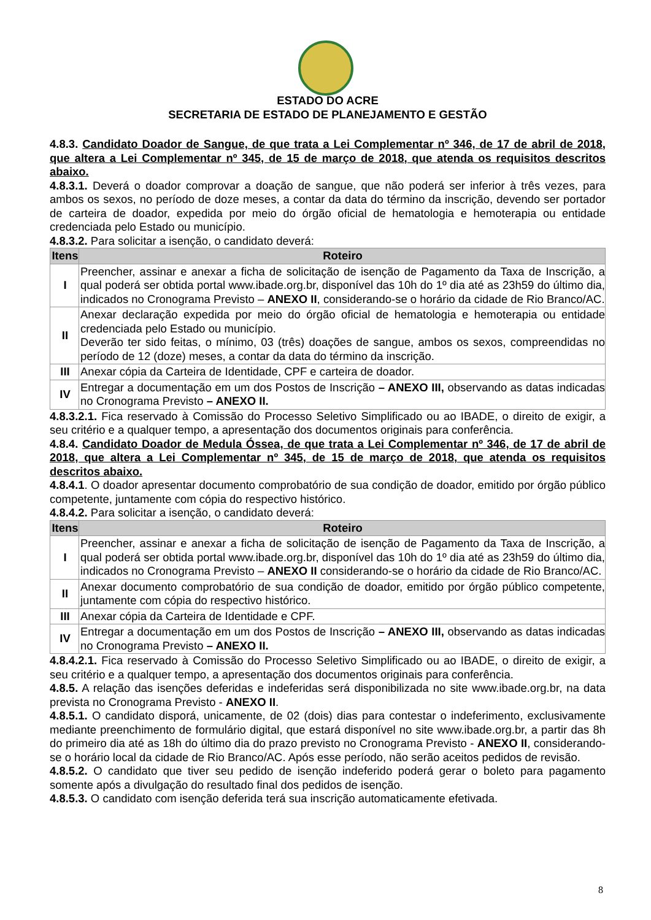ESTADO DO ACRE
SECRETARIA DE ESTADO DE PLANEJAMENTO E GESTÃO
4.8.3. Candidato Doador de Sangue, de que trata a Lei Complementar nº 346, de 17 de abril de 2018, que altera a Lei Complementar nº 345, de 15 de março de 2018, que atenda os requisitos descritos abaixo.
4.8.3.1. Deverá o doador comprovar a doação de sangue, que não poderá ser inferior à três vezes, para ambos os sexos, no período de doze meses, a contar da data do término da inscrição, devendo ser portador de carteira de doador, expedida por meio do órgão oficial de hematologia e hemoterapia ou entidade credenciada pelo Estado ou município.
4.8.3.2. Para solicitar a isenção, o candidato deverá:
| Itens | Roteiro |
| --- | --- |
| I | Preencher, assinar e anexar a ficha de solicitação de isenção de Pagamento da Taxa de Inscrição, a qual poderá ser obtida portal www.ibade.org.br, disponível das 10h do 1º dia até as 23h59 do último dia, indicados no Cronograma Previsto – ANEXO II , considerando-se o horário da cidade de Rio Branco/AC. |
| II | Anexar declaração expedida por meio do órgão oficial de hematologia e hemoterapia ou entidade credenciada pelo Estado ou município. Deverão ter sido feitas, o mínimo, 03 (três) doações de sangue, ambos os sexos, compreendidas no período de 12 (doze) meses, a contar da data do término da inscrição. |
| III | Anexar cópia da Carteira de Identidade, CPF e carteira de doador. |
| IV | Entregar a documentação em um dos Postos de Inscrição – ANEXO III, observando as datas indicadas no Cronograma Previsto – ANEXO II. |
4.8.3.2.1. Fica reservado à Comissão do Processo Seletivo Simplificado ou ao IBADE, o direito de exigir, a seu critério e a qualquer tempo, a apresentação dos documentos originais para conferência.
4.8.4. Candidato Doador de Medula Óssea, de que trata a Lei Complementar nº 346, de 17 de abril de 2018, que altera a Lei Complementar nº 345, de 15 de março de 2018, que atenda os requisitos descritos abaixo.
4.8.4.1. O doador apresentar documento comprobatório de sua condição de doador, emitido por órgão público competente, juntamente com cópia do respectivo histórico.
4.8.4.2. Para solicitar a isenção, o candidato deverá:
| Itens | Roteiro |
| --- | --- |
| I | Preencher, assinar e anexar a ficha de solicitação de isenção de Pagamento da Taxa de Inscrição, a qual poderá ser obtida portal www.ibade.org.br, disponível das 10h do 1º dia até as 23h59 do último dia, indicados no Cronograma Previsto – ANEXO II considerando-se o horário da cidade de Rio Branco/AC. |
| II | Anexar documento comprobatório de sua condição de doador, emitido por órgão público competente, juntamente com cópia do respectivo histórico. |
| III | Anexar cópia da Carteira de Identidade e CPF. |
| IV | Entregar a documentação em um dos Postos de Inscrição – ANEXO III, observando as datas indicadas no Cronograma Previsto – ANEXO II. |
4.8.4.2.1. Fica reservado à Comissão do Processo Seletivo Simplificado ou ao IBADE, o direito de exigir, a seu critério e a qualquer tempo, a apresentação dos documentos originais para conferência.
4.8.5. A relação das isenções deferidas e indeferidas será disponibilizada no site www.ibade.org.br, na data prevista no Cronograma Previsto - ANEXO II.
4.8.5.1. O candidato disporá, unicamente, de 02 (dois) dias para contestar o indeferimento, exclusivamente mediante preenchimento de formulário digital, que estará disponível no site www.ibade.org.br, a partir das 8h do primeiro dia até as 18h do último dia do prazo previsto no Cronograma Previsto - ANEXO II, considerando-se o horário local da cidade de Rio Branco/AC. Após esse período, não serão aceitos pedidos de revisão.
4.8.5.2. O candidato que tiver seu pedido de isenção indeferido poderá gerar o boleto para pagamento somente após a divulgação do resultado final dos pedidos de isenção.
4.8.5.3. O candidato com isenção deferida terá sua inscrição automaticamente efetivada.
8